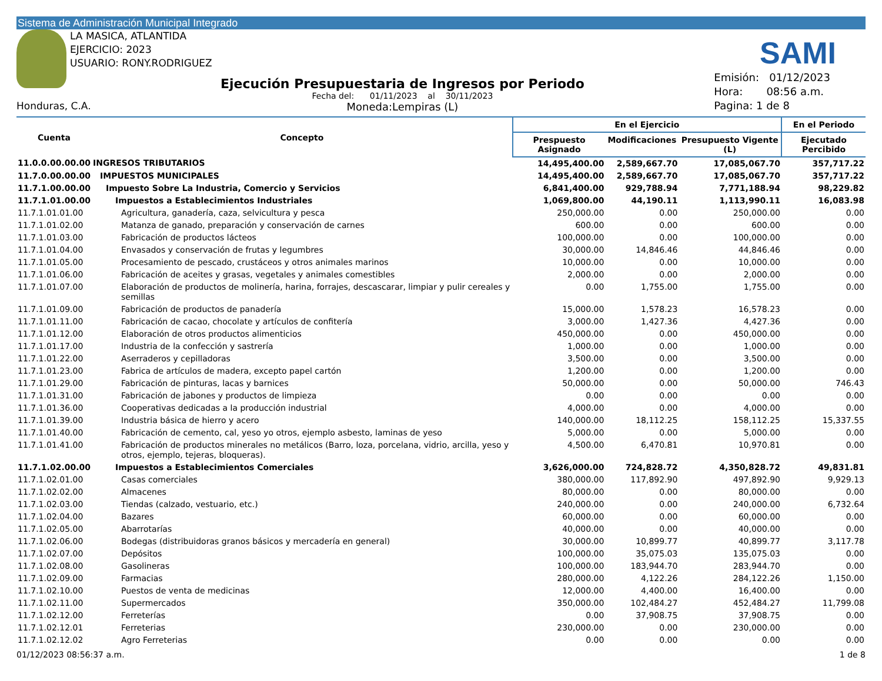Sistema de Administración Municipal Integrado
LA MASICA, ATLANTIDA
EJERCICIO: 2023
USUARIO: RONY.RODRIGUEZ
SAMI
Honduras, C.A.
Ejecución Presupuestaria de Ingresos por Periodo
Fecha del: 01/11/2023 al 30/11/2023
Moneda:Lempiras (L)
Emisión: 01/12/2023
Hora: 08:56 a.m.
Pagina: 1 de 8
| Cuenta | Concepto | En el Ejercicio | | | En el Periodo |
| --- | --- | --- | --- | --- | --- |
| | | Prespuesto Asignado | Modificaciones | Presupuesto Vigente (L) | Ejecutado Percibido |
| 11.0.0.00.00.00 | INGRESOS TRIBUTARIOS | 14,495,400.00 | 2,589,667.70 | 17,085,067.70 | 357,717.22 |
| 11.7.0.00.00.00 | IMPUESTOS MUNICIPALES | 14,495,400.00 | 2,589,667.70 | 17,085,067.70 | 357,717.22 |
| 11.7.1.00.00.00 | Impuesto Sobre La Industria, Comercio y Servicios | 6,841,400.00 | 929,788.94 | 7,771,188.94 | 98,229.82 |
| 11.7.1.01.00.00 | Impuestos a Establecimientos Industriales | 1,069,800.00 | 44,190.11 | 1,113,990.11 | 16,083.98 |
| 11.7.1.01.01.00 | Agricultura, ganadería, caza, selvicultura y pesca | 250,000.00 | 0.00 | 250,000.00 | 0.00 |
| 11.7.1.01.02.00 | Matanza de ganado, preparación y conservación de carnes | 600.00 | 0.00 | 600.00 | 0.00 |
| 11.7.1.01.03.00 | Fabricación de productos lácteos | 100,000.00 | 0.00 | 100,000.00 | 0.00 |
| 11.7.1.01.04.00 | Envasados y conservación de frutas y legumbres | 30,000.00 | 14,846.46 | 44,846.46 | 0.00 |
| 11.7.1.01.05.00 | Procesamiento de pescado, crustáceos y otros animales marinos | 10,000.00 | 0.00 | 10,000.00 | 0.00 |
| 11.7.1.01.06.00 | Fabricación de aceites y grasas, vegetales y animales comestibles | 2,000.00 | 0.00 | 2,000.00 | 0.00 |
| 11.7.1.01.07.00 | Elaboración de productos de molinería, harina, forrajes, descascarar, limpiar y pulir cereales y semillas | 0.00 | 1,755.00 | 1,755.00 | 0.00 |
| 11.7.1.01.09.00 | Fabricación de productos de panadería | 15,000.00 | 1,578.23 | 16,578.23 | 0.00 |
| 11.7.1.01.11.00 | Fabricación de cacao, chocolate y artículos de confitería | 3,000.00 | 1,427.36 | 4,427.36 | 0.00 |
| 11.7.1.01.12.00 | Elaboración de otros productos alimenticios | 450,000.00 | 0.00 | 450,000.00 | 0.00 |
| 11.7.1.01.17.00 | Industria de la confección y sastrería | 1,000.00 | 0.00 | 1,000.00 | 0.00 |
| 11.7.1.01.22.00 | Aserraderos y cepilladoras | 3,500.00 | 0.00 | 3,500.00 | 0.00 |
| 11.7.1.01.23.00 | Fabrica de artículos de madera, excepto papel cartón | 1,200.00 | 0.00 | 1,200.00 | 0.00 |
| 11.7.1.01.29.00 | Fabricación de pinturas, lacas y barnices | 50,000.00 | 0.00 | 50,000.00 | 746.43 |
| 11.7.1.01.31.00 | Fabricación de jabones y productos de limpieza | 0.00 | 0.00 | 0.00 | 0.00 |
| 11.7.1.01.36.00 | Cooperativas dedicadas a la producción industrial | 4,000.00 | 0.00 | 4,000.00 | 0.00 |
| 11.7.1.01.39.00 | Industria básica de hierro y acero | 140,000.00 | 18,112.25 | 158,112.25 | 15,337.55 |
| 11.7.1.01.40.00 | Fabricación de cemento, cal, yeso yo otros, ejemplo asbesto, laminas de yeso | 5,000.00 | 0.00 | 5,000.00 | 0.00 |
| 11.7.1.01.41.00 | Fabricación de productos minerales no metálicos (Barro, loza, porcelana, vidrio, arcilla, yeso y otros, ejemplo, tejeras, bloqueras). | 4,500.00 | 6,470.81 | 10,970.81 | 0.00 |
| 11.7.1.02.00.00 | Impuestos a Establecimientos Comerciales | 3,626,000.00 | 724,828.72 | 4,350,828.72 | 49,831.81 |
| 11.7.1.02.01.00 | Casas comerciales | 380,000.00 | 117,892.90 | 497,892.90 | 9,929.13 |
| 11.7.1.02.02.00 | Almacenes | 80,000.00 | 0.00 | 80,000.00 | 0.00 |
| 11.7.1.02.03.00 | Tiendas (calzado, vestuario, etc.) | 240,000.00 | 0.00 | 240,000.00 | 6,732.64 |
| 11.7.1.02.04.00 | Bazares | 60,000.00 | 0.00 | 60,000.00 | 0.00 |
| 11.7.1.02.05.00 | Abarrotarías | 40,000.00 | 0.00 | 40,000.00 | 0.00 |
| 11.7.1.02.06.00 | Bodegas (distribuidoras granos básicos y mercadería en general) | 30,000.00 | 10,899.77 | 40,899.77 | 3,117.78 |
| 11.7.1.02.07.00 | Depósitos | 100,000.00 | 35,075.03 | 135,075.03 | 0.00 |
| 11.7.1.02.08.00 | Gasolineras | 100,000.00 | 183,944.70 | 283,944.70 | 0.00 |
| 11.7.1.02.09.00 | Farmacias | 280,000.00 | 4,122.26 | 284,122.26 | 1,150.00 |
| 11.7.1.02.10.00 | Puestos de venta de medicinas | 12,000.00 | 4,400.00 | 16,400.00 | 0.00 |
| 11.7.1.02.11.00 | Supermercados | 350,000.00 | 102,484.27 | 452,484.27 | 11,799.08 |
| 11.7.1.02.12.00 | Ferreterías | 0.00 | 37,908.75 | 37,908.75 | 0.00 |
| 11.7.1.02.12.01 | Ferreterias | 230,000.00 | 0.00 | 230,000.00 | 0.00 |
| 11.7.1.02.12.02 | Agro Ferreterias | 0.00 | 0.00 | 0.00 | 0.00 |
01/12/2023 08:56:37 a.m. 1 de 8